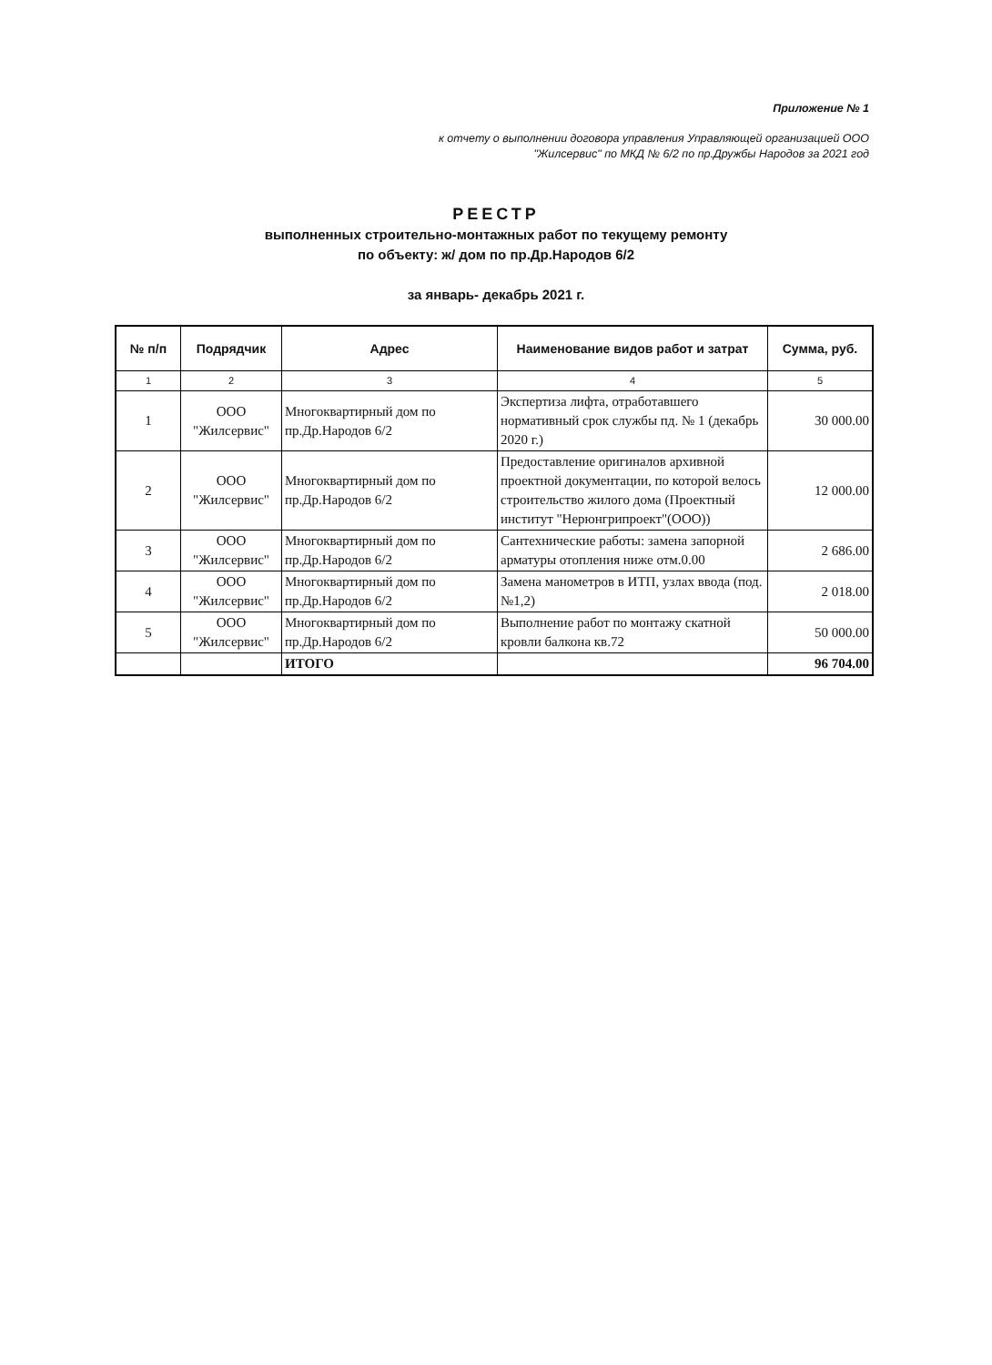Приложение № 1
к отчету о выполнении договора управления Управляющей организацией ООО
"Жилсервис" по МКД № 6/2 по пр.Дружбы Народов за 2021 год
РЕЕСТР
выполненных строительно-монтажных работ по текущему ремонту
по объекту: ж/ дом по пр.Др.Народов 6/2
за январь- декабрь 2021 г.
| № п/п | Подрядчик | Адрес | Наименование видов работ и затрат | Сумма, руб. |
| --- | --- | --- | --- | --- |
| 1 | 2 | 3 | 4 | 5 |
| 1 | ООО "Жилсервис" | Многоквартирный дом по пр.Др.Народов 6/2 | Экспертиза лифта, отработавшего нормативный срок службы пд. № 1 (декабрь 2020 г.) | 30 000.00 |
| 2 | ООО "Жилсервис" | Многоквартирный дом по пр.Др.Народов 6/2 | Предоставление оригиналов архивной проектной документации, по которой велось строительство жилого дома (Проектный институт "Нерюнгрипроект"(ООО)) | 12 000.00 |
| 3 | ООО "Жилсервис" | Многоквартирный дом по пр.Др.Народов 6/2 | Сантехнические работы: замена запорной арматуры отопления ниже отм.0.00 | 2 686.00 |
| 4 | ООО "Жилсервис" | Многоквартирный дом по пр.Др.Народов 6/2 | Замена манометров в ИТП, узлах ввода (под. №1,2) | 2 018.00 |
| 5 | ООО "Жилсервис" | Многоквартирный дом по пр.Др.Народов 6/2 | Выполнение работ по монтажу скатной кровли балкона кв.72 | 50 000.00 |
| | | ИТОГО | | 96 704.00 |